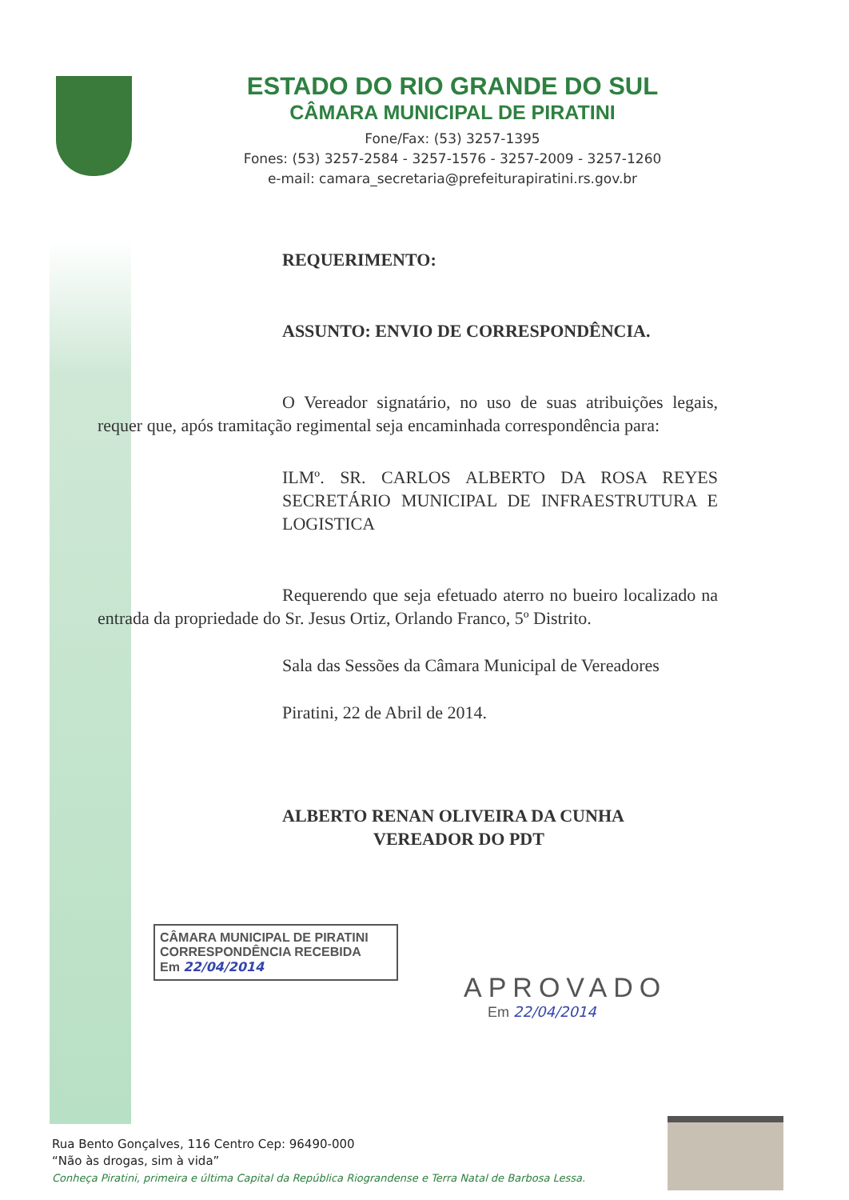ESTADO DO RIO GRANDE DO SUL
CÂMARA MUNICIPAL DE PIRATINI
Fone/Fax: (53) 3257-1395
Fones: (53) 3257-2584 - 3257-1576 - 3257-2009 - 3257-1260
e-mail: camara_secretaria@prefeiturapiratini.rs.gov.br
REQUERIMENTO:
ASSUNTO: ENVIO DE CORRESPONDÊNCIA.
O Vereador signatário, no uso de suas atribuições legais, requer que, após tramitação regimental seja encaminhada correspondência para:
ILMº. SR. CARLOS ALBERTO DA ROSA REYES SECRETÁRIO MUNICIPAL DE INFRAESTRUTURA E LOGISTICA
Requerendo que seja efetuado aterro no bueiro localizado na entrada da propriedade do Sr. Jesus Ortiz, Orlando Franco, 5º Distrito.
Sala das Sessões da Câmara Municipal de Vereadores
Piratini, 22 de Abril de 2014.
ALBERTO RENAN OLIVEIRA DA CUNHA
VEREADOR DO PDT
CÂMARA MUNICIPAL DE PIRATINI
CORRESPONDÊNCIA RECEBIDA
Em 22/04/2014
APROVADO
Em 22/04/2014
Rua Bento Gonçalves, 116 Centro Cep: 96490-000
“Não às drogas, sim à vida”
Conheça Piratini, primeira e última Capital da República Riograndense e Terra Natal de Barbosa Lessa.